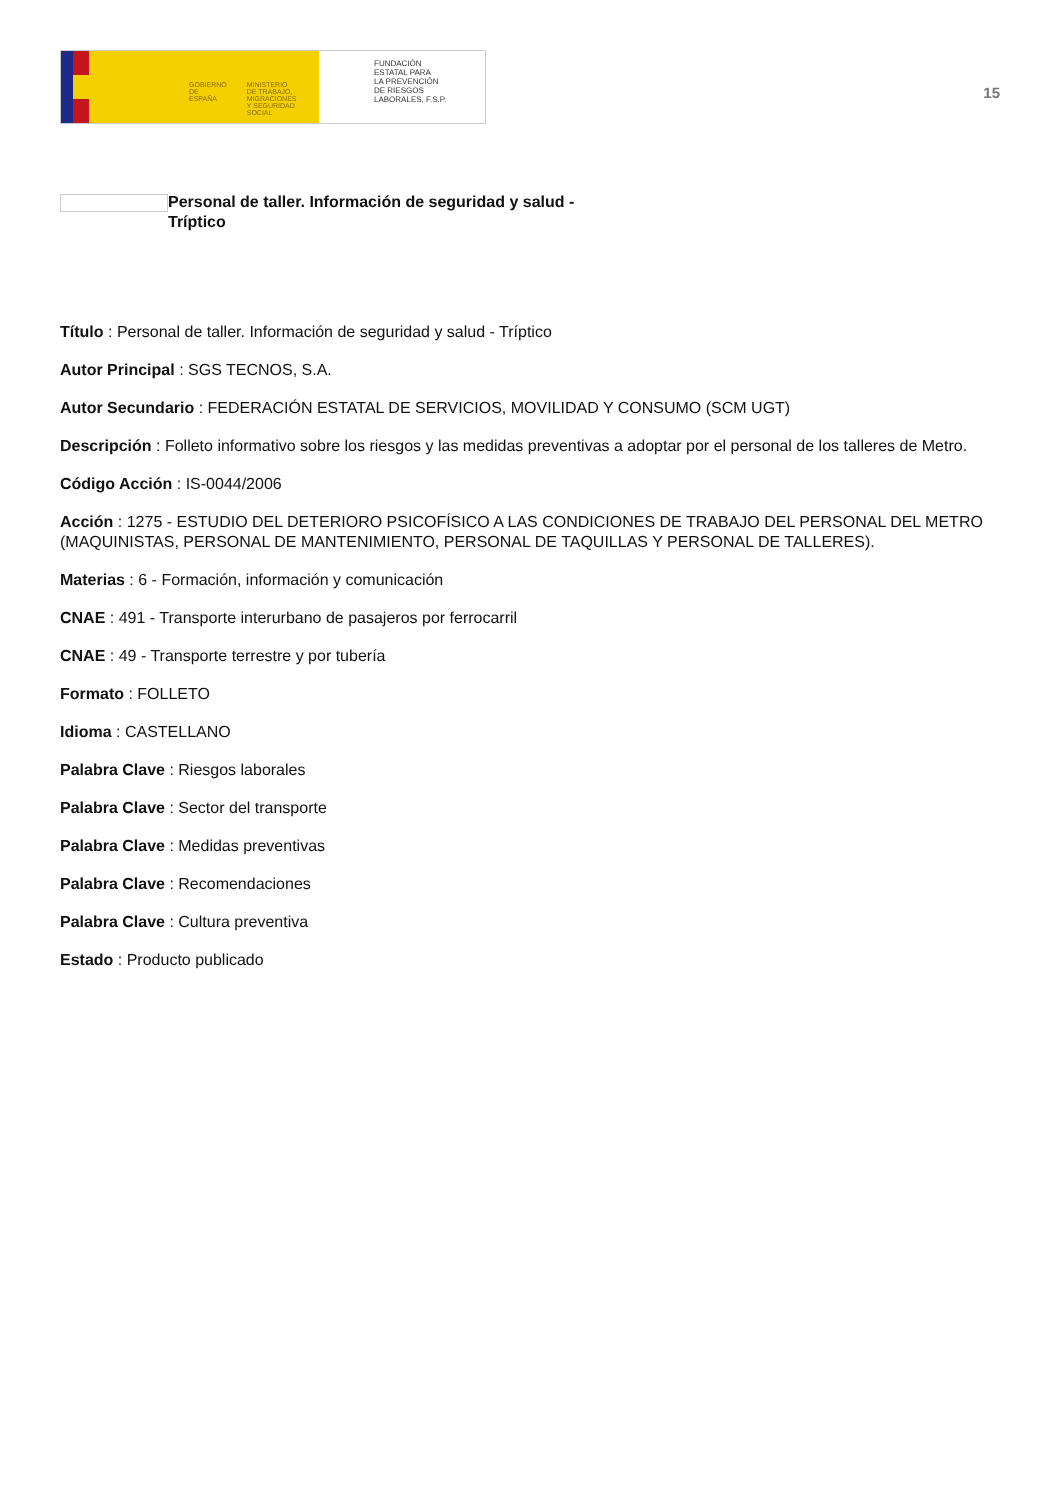GOBIERNO
DE ESPAÑA MINISTERIO
DE TRABAJO, MIGRACIONES
Y SEGURIDAD SOCIAL
FUNDACIÓN
ESTATAL PARA
LA PREVENCIÓN
DE RIESGOS
LABORALES, F.S.P.
15
Personal de taller. Información de seguridad y salud -
Tríptico
Título : Personal de taller. Información de seguridad y salud - Tríptico
Autor Principal : SGS TECNOS, S.A.
Autor Secundario : FEDERACIÓN ESTATAL DE SERVICIOS, MOVILIDAD Y CONSUMO (SCM UGT)
Descripción : Folleto informativo sobre los riesgos y las medidas preventivas a adoptar por el personal de los talleres de Metro.
Código Acción : IS-0044/2006
Acción : 1275 - ESTUDIO DEL DETERIORO PSICOFÍSICO A LAS CONDICIONES DE TRABAJO DEL PERSONAL DEL METRO (MAQUINISTAS, PERSONAL DE MANTENIMIENTO, PERSONAL DE TAQUILLAS Y PERSONAL DE TALLERES).
Materias : 6 - Formación, información y comunicación
CNAE : 491 - Transporte interurbano de pasajeros por ferrocarril
CNAE : 49 - Transporte terrestre y por tubería
Formato : FOLLETO
Idioma : CASTELLANO
Palabra Clave : Riesgos laborales
Palabra Clave : Sector del transporte
Palabra Clave : Medidas preventivas
Palabra Clave : Recomendaciones
Palabra Clave : Cultura preventiva
Estado : Producto publicado